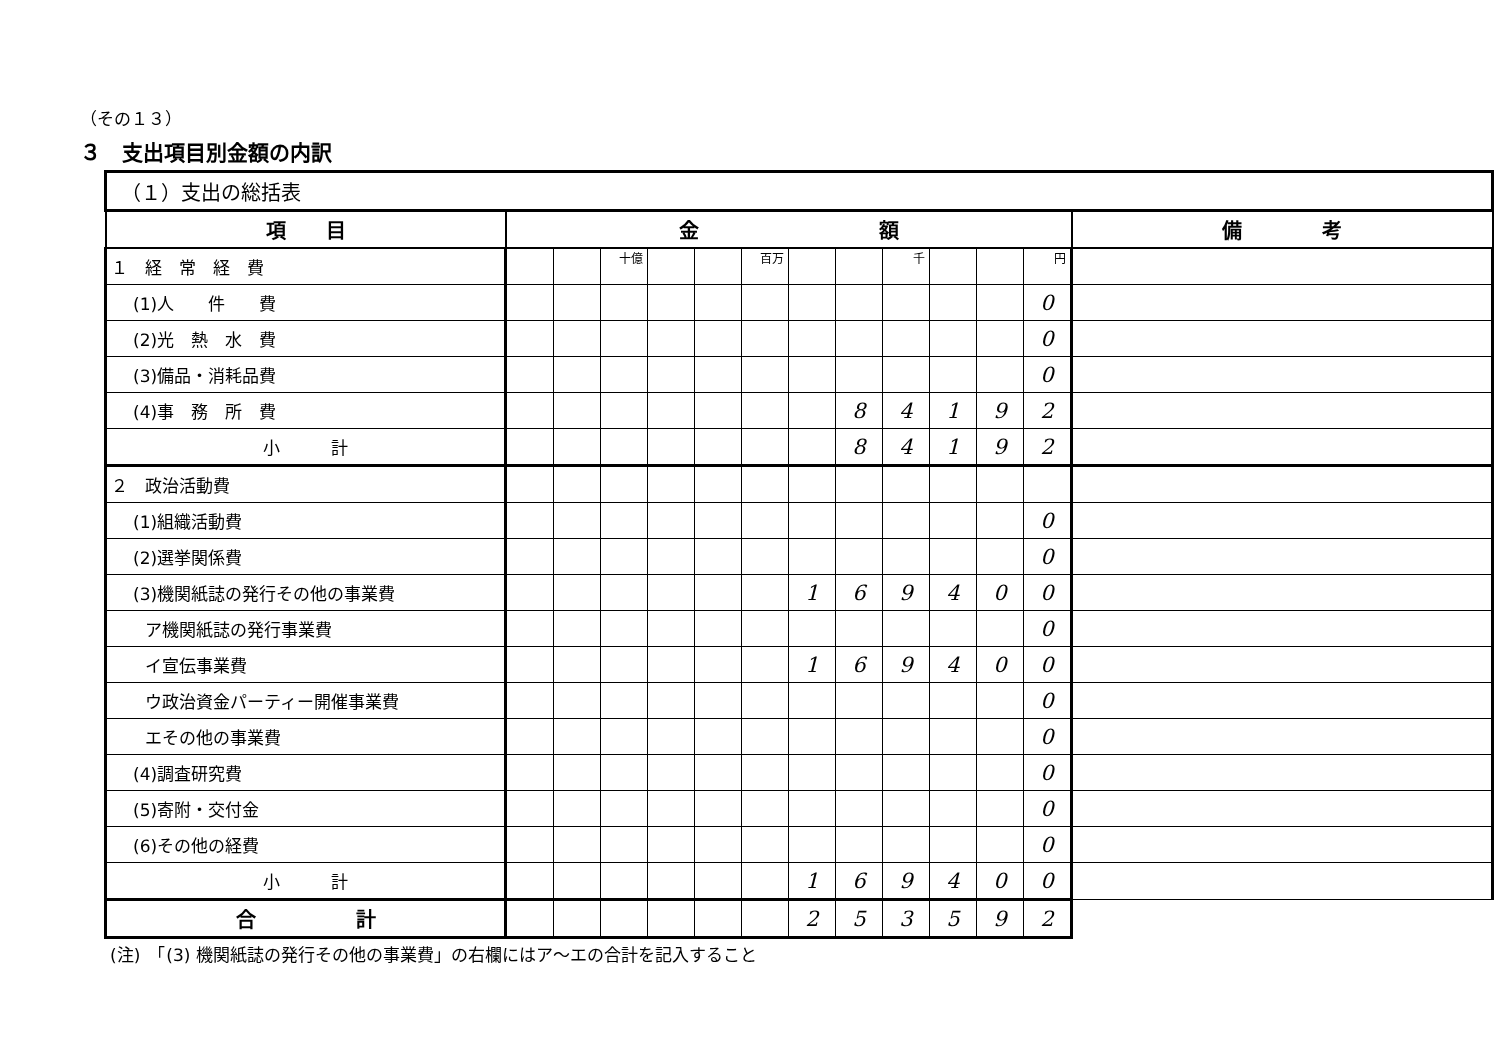（その１３）
３　支出項目別金額の内訳
| （１）支出の総括表 | | | | | | | | | | | | | |
| 項 目 | 金 額 | | | | | | | | | | | | 備 考 |
| １ 経 常 経 費 | | | 十億 | | | 百万 | | | 千 | | | 円 | |
| (1)人 件 費 | | | | | | | | | | | | 0 | |
| (2)光 熱 水 費 | | | | | | | | | | | | 0 | |
| (3)備品・消耗品費 | | | | | | | | | | | | 0 | |
| (4)事 務 所 費 | | | | | | | | 8 | 4 | 1 | 9 | 2 | |
| 小 計 | | | | | | | | 8 | 4 | 1 | 9 | 2 | |
| ２ 政治活動費 | | | | | | | | | | | | | |
| (1)組織活動費 | | | | | | | | | | | | 0 | |
| (2)選挙関係費 | | | | | | | | | | | | 0 | |
| (3)機関紙誌の発行その他の事業費 | | | | | | | 1 | 6 | 9 | 4 | 0 | 0 | |
| ア機関紙誌の発行事業費 | | | | | | | | | | | | 0 | |
| イ宣伝事業費 | | | | | | | 1 | 6 | 9 | 4 | 0 | 0 | |
| ウ政治資金パーティー開催事業費 | | | | | | | | | | | | 0 | |
| エその他の事業費 | | | | | | | | | | | | 0 | |
| (4)調査研究費 | | | | | | | | | | | | 0 | |
| (5)寄附・交付金 | | | | | | | | | | | | 0 | |
| (6)その他の経費 | | | | | | | | | | | | 0 | |
| 小 計 | | | | | | | 1 | 6 | 9 | 4 | 0 | 0 | |
| 合 計 | | | | | | | 2 | 5 | 3 | 5 | 9 | 2 | |
(注)　「(3) 機関紙誌の発行その他の事業費」の右欄にはア～エの合計を記入すること